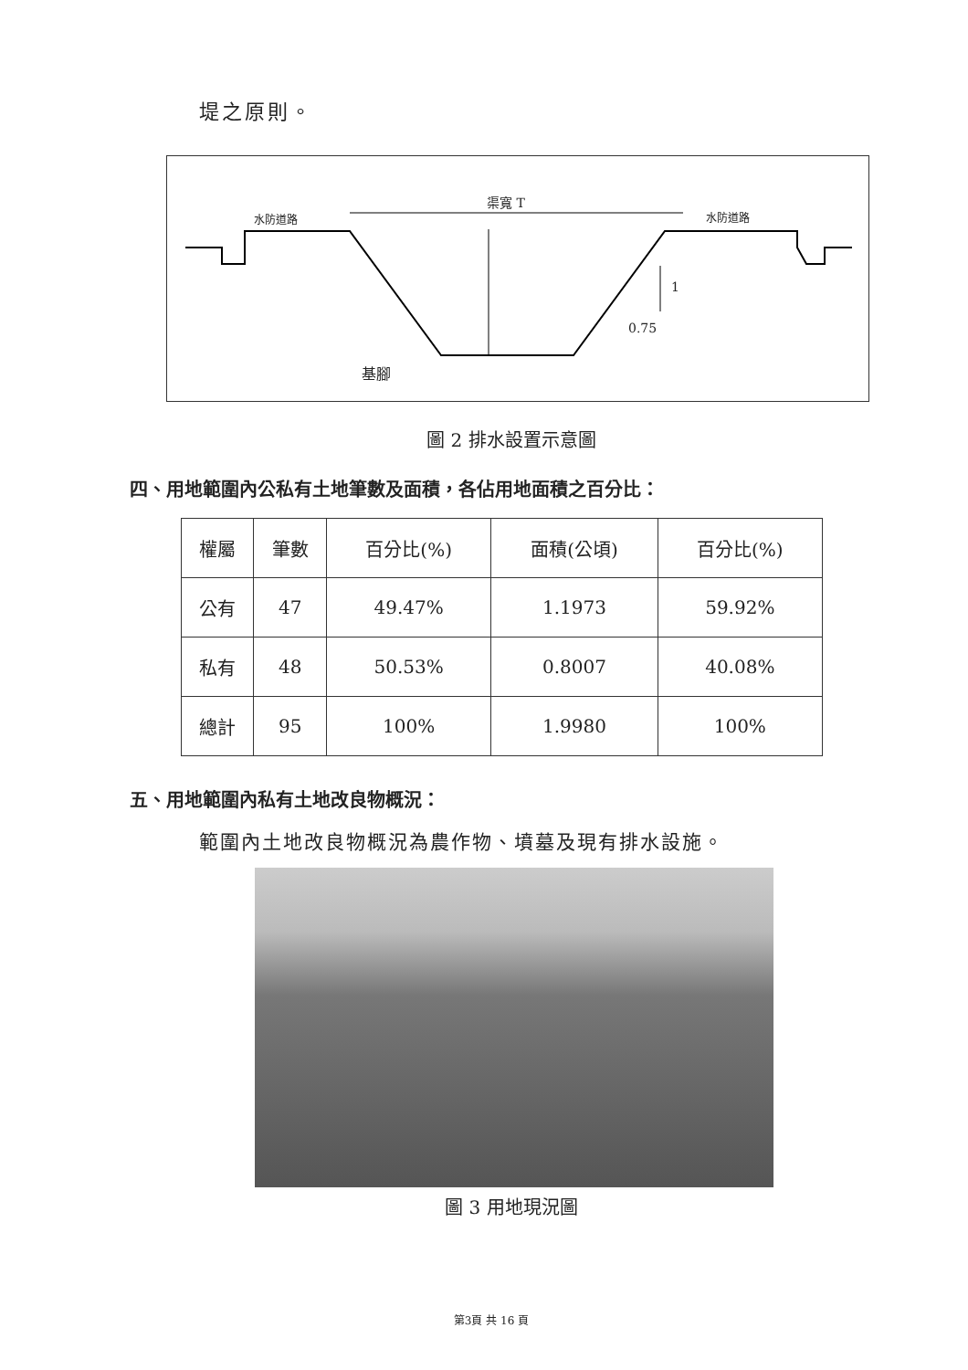堤之原則。
渠寬 T
水防道路 水防道路
1
0.75
基腳
圖 2 排水設置示意圖
四、用地範圍內公私有土地筆數及面積，各佔用地面積之百分比：
| 權屬 | 筆數 | 百分比(%) | 面積(公頃) | 百分比(%) |
| --- | --- | --- | --- | --- |
| 公有 | 47 | 49.47% | 1.1973 | 59.92% |
| 私有 | 48 | 50.53% | 0.8007 | 40.08% |
| 總計 | 95 | 100% | 1.9980 | 100% |
五、用地範圍內私有土地改良物概況：
範圍內土地改良物概況為農作物、墳墓及現有排水設施。
圖 3 用地現況圖
第3頁 共 16 頁